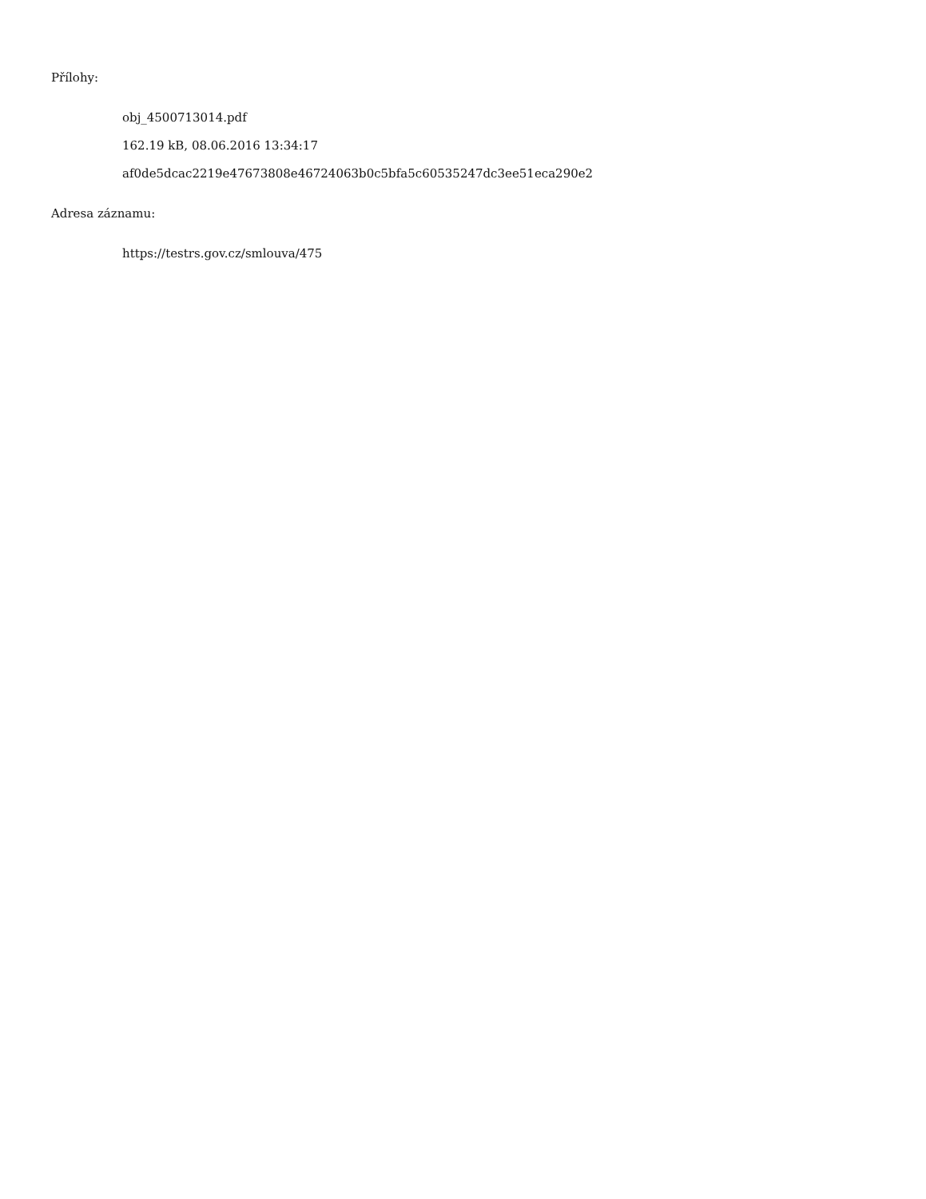Přílohy:
obj_4500713014.pdf
162.19 kB, 08.06.2016 13:34:17
af0de5dcac2219e47673808e46724063b0c5bfa5c60535247dc3ee51eca290e2
Adresa záznamu:
https://testrs.gov.cz/smlouva/475